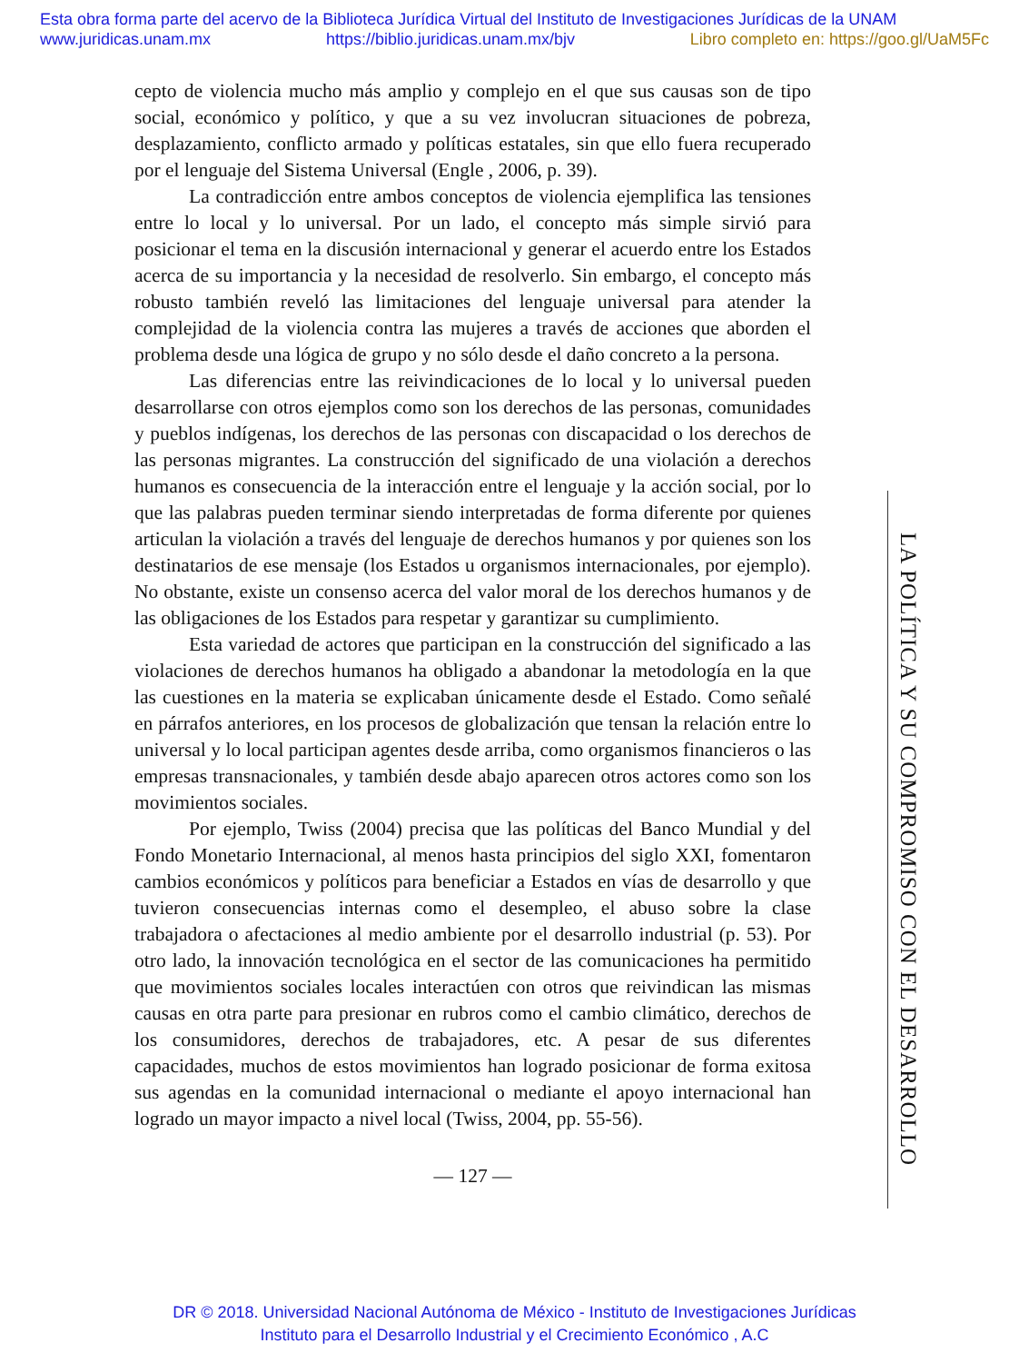Esta obra forma parte del acervo de la Biblioteca Jurídica Virtual del Instituto de Investigaciones Jurídicas de la UNAM
www.juridicas.unam.mx https://biblio.juridicas.unam.mx/bjv Libro completo en: https://goo.gl/UaM5Fc
cepto de violencia mucho más amplio y complejo en el que sus causas son de tipo social, económico y político, y que a su vez involucran situaciones de pobreza, desplazamiento, conflicto armado y políticas estatales, sin que ello fuera recuperado por el lenguaje del Sistema Universal (Engle , 2006, p. 39).
La contradicción entre ambos conceptos de violencia ejemplifica las tensiones entre lo local y lo universal. Por un lado, el concepto más simple sirvió para posicionar el tema en la discusión internacional y generar el acuerdo entre los Estados acerca de su importancia y la necesidad de resolverlo. Sin embargo, el concepto más robusto también reveló las limitaciones del lenguaje universal para atender la complejidad de la violencia contra las mujeres a través de acciones que aborden el problema desde una lógica de grupo y no sólo desde el daño concreto a la persona.
Las diferencias entre las reivindicaciones de lo local y lo universal pueden desarrollarse con otros ejemplos como son los derechos de las personas, comunidades y pueblos indígenas, los derechos de las personas con discapacidad o los derechos de las personas migrantes. La construcción del significado de una violación a derechos humanos es consecuencia de la interacción entre el lenguaje y la acción social, por lo que las palabras pueden terminar siendo interpretadas de forma diferente por quienes articulan la violación a través del lenguaje de derechos humanos y por quienes son los destinatarios de ese mensaje (los Estados u organismos internacionales, por ejemplo). No obstante, existe un consenso acerca del valor moral de los derechos humanos y de las obligaciones de los Estados para respetar y garantizar su cumplimiento.
Esta variedad de actores que participan en la construcción del significado a las violaciones de derechos humanos ha obligado a abandonar la metodología en la que las cuestiones en la materia se explicaban únicamente desde el Estado. Como señalé en párrafos anteriores, en los procesos de globalización que tensan la relación entre lo universal y lo local participan agentes desde arriba, como organismos financieros o las empresas transnacionales, y también desde abajo aparecen otros actores como son los movimientos sociales.
Por ejemplo, Twiss (2004) precisa que las políticas del Banco Mundial y del Fondo Monetario Internacional, al menos hasta principios del siglo XXI, fomentaron cambios económicos y políticos para beneficiar a Estados en vías de desarrollo y que tuvieron consecuencias internas como el desempleo, el abuso sobre la clase trabajadora o afectaciones al medio ambiente por el desarrollo industrial (p. 53). Por otro lado, la innovación tecnológica en el sector de las comunicaciones ha permitido que movimientos sociales locales interactúen con otros que reivindican las mismas causas en otra parte para presionar en rubros como el cambio climático, derechos de los consumidores, derechos de trabajadores, etc. A pesar de sus diferentes capacidades, muchos de estos movimientos han logrado posicionar de forma exitosa sus agendas en la comunidad internacional o mediante el apoyo internacional han logrado un mayor impacto a nivel local (Twiss, 2004, pp. 55-56).
— 127 —
LA POLÍTICA Y SU COMPROMISO CON EL DESARROLLO
DR © 2018. Universidad Nacional Autónoma de México - Instituto de Investigaciones Jurídicas
Instituto para el Desarrollo Industrial y el Crecimiento Económico , A.C